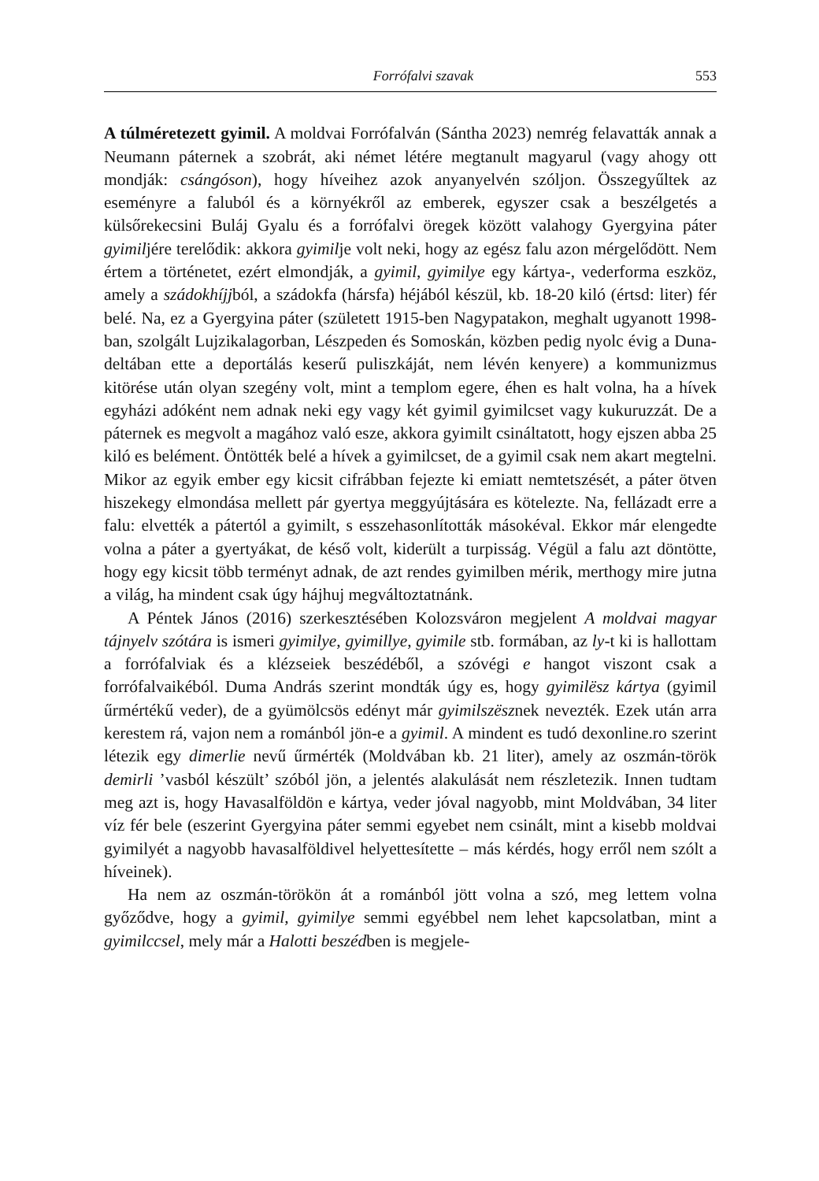Forrófalvi szavak 553
A túlméretezett gyimil. A moldvai Forrófalván (Sántha 2023) nemrég felavatták annak a Neumann páternek a szobrát, aki német létére megtanult magyarul (vagy ahogy ott mondják: csángóson), hogy híveihez azok anyanyelvén szóljon. Összegyűltek az eseményre a faluból és a környékről az emberek, egyszer csak a beszélgetés a külsőrekecsini Buláj Gyalu és a forrófalvi öregek között valahogy Gyergyina páter gyimiljére terelődik: akkora gyimilje volt neki, hogy az egész falu azon mérgelődött. Nem értem a történetet, ezért elmondják, a gyimil, gyimilye egy kártya-, vederforma eszköz, amely a szádokhíjjból, a szádokfa (hársfa) héjából készül, kb. 18-20 kiló (értsd: liter) fér belé. Na, ez a Gyergyina páter (született 1915-ben Nagypatakon, meghalt ugyanott 1998-ban, szolgált Lujzikalagorban, Lészpeden és Somoskán, közben pedig nyolc évig a Duna-deltában ette a deportálás keserű puliszkáját, nem lévén kenyere) a kommunizmus kitörése után olyan szegény volt, mint a templom egere, éhen es halt volna, ha a hívek egyházi adóként nem adnak neki egy vagy két gyimil gyimilcset vagy kukuruzzát. De a páternek es megvolt a magához való esze, akkora gyimilt csináltatott, hogy ejszen abba 25 kiló es belément. Öntötték belé a hívek a gyimilcset, de a gyimil csak nem akart megtelni. Mikor az egyik ember egy kicsit cifrábban fejezte ki emiatt nemtetszését, a páter ötven hiszekegy elmondása mellett pár gyertya meggyújtására es kötelezte. Na, fellázadt erre a falu: elvették a pátertól a gyimilt, s esszehasonlították másokéval. Ekkor már elengedte volna a páter a gyertyákat, de késő volt, kiderült a turpisság. Végül a falu azt döntötte, hogy egy kicsit több terményt adnak, de azt rendes gyimilben mérik, merthogy mire jutna a világ, ha mindent csak úgy hájhuj megváltoztatnánk.
A Péntek János (2016) szerkesztésében Kolozsváron megjelent A moldvai magyar tájnyelv szótára is ismeri gyimilye, gyimillye, gyimile stb. formában, az ly-t ki is hallottam a forrófalviak és a klézseiek beszédéből, a szóvégi e hangot viszont csak a forrófalvaikéból. Duma András szerint mondták úgy es, hogy gyimilësz kártya (gyimil űrmértékű veder), de a gyümölcsös edényt már gyimilszësznek nevezték. Ezek után arra kerestem rá, vajon nem a románból jön-e a gyimil. A mindent es tudó dexonline.ro szerint létezik egy dimerlie nevű űrmérték (Moldvában kb. 21 liter), amely az oszmán-török demirli ’vasból készült’ szóból jön, a jelentés alakulását nem részletezik. Innen tudtam meg azt is, hogy Havasalföldön e kártya, veder jóval nagyobb, mint Moldvában, 34 liter víz fér bele (eszerint Gyergyina páter semmi egyebet nem csinált, mint a kisebb moldvai gyimilyét a nagyobb havasalföldivel helyettesítette – más kérdés, hogy erről nem szólt a híveinek).
Ha nem az oszmán-törökön át a románból jött volna a szó, meg lettem volna győződve, hogy a gyimil, gyimilye semmi egyébbel nem lehet kapcsolatban, mint a gyimilccsel, mely már a Halotti beszédben is megjele-